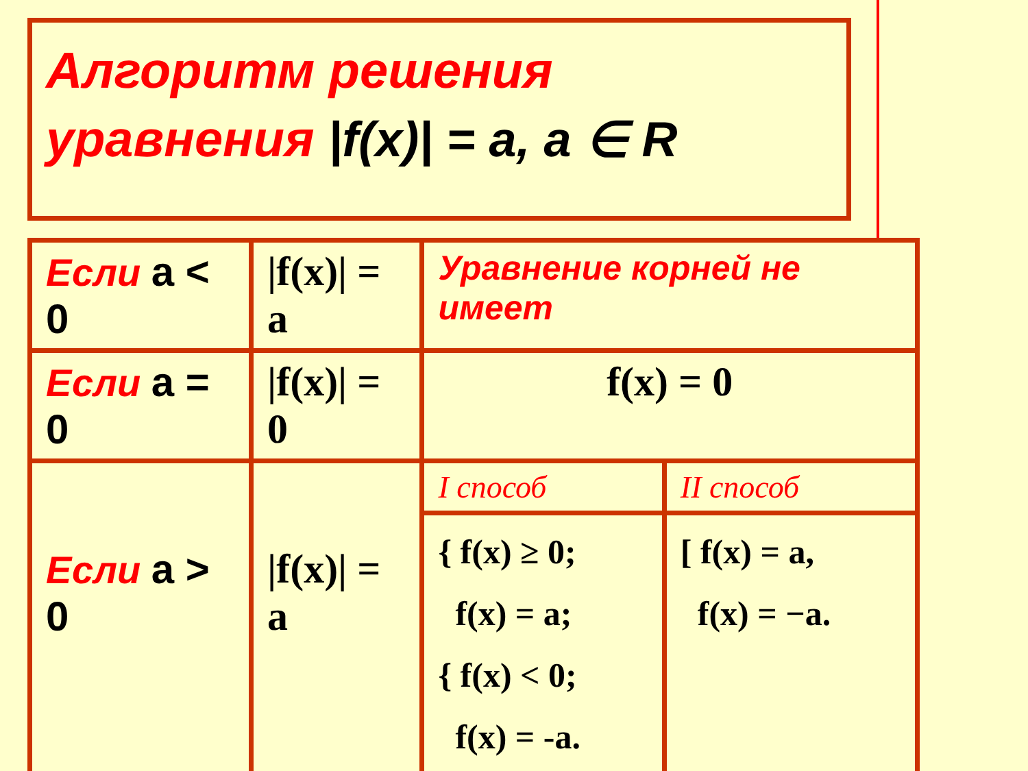Алгоритм решения
уравнения |f(x)| = a, a ∈ R
| Если a < 0 | /f(x)/ = a | Уравнение корней не имеет | |
| Если a = 0 | /f(x)/ = 0 | f(x) = 0 | |
| Если a > 0 | /f(x)/ = a | I способ | II способ |
| | | { f(x) ≥ 0; f(x) = a; { f(x) < 0; f(x) = -a. | [ f(x) = a, f(x) = −a. |